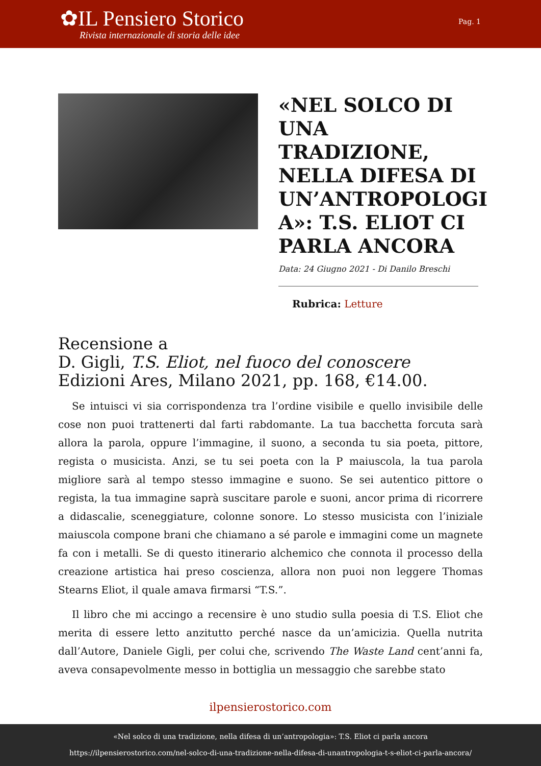✿IL Pensiero Storico
Rivista internazionale di storia delle idee
Pag. 1
«NEL SOLCO DI UNA TRADIZIONE, NELLA DIFESA DI UN’ANTROPOLOGI A»: T.S. ELIOT CI PARLA ANCORA
Data: 24 Giugno 2021 - Di Danilo Breschi
Rubrica: Letture
Recensione a
D. Gigli, T.S. Eliot, nel fuoco del conoscere
Edizioni Ares, Milano 2021, pp. 168, €14.00.
Se intuisci vi sia corrispondenza tra l’ordine visibile e quello invisibile delle cose non puoi trattenerti dal farti rabdomante. La tua bacchetta forcuta sarà allora la parola, oppure l’immagine, il suono, a seconda tu sia poeta, pittore, regista o musicista. Anzi, se tu sei poeta con la P maiuscola, la tua parola migliore sarà al tempo stesso immagine e suono. Se sei autentico pittore o regista, la tua immagine saprà suscitare parole e suoni, ancor prima di ricorrere a didascalie, sceneggiature, colonne sonore. Lo stesso musicista con l’iniziale maiuscola compone brani che chiamano a sé parole e immagini come un magnete fa con i metalli. Se di questo itinerario alchemico che connota il processo della creazione artistica hai preso coscienza, allora non puoi non leggere Thomas Stearns Eliot, il quale amava firmarsi “T.S.”.
Il libro che mi accingo a recensire è uno studio sulla poesia di T.S. Eliot che merita di essere letto anzitutto perché nasce da un’amicizia. Quella nutrita dall’Autore, Daniele Gigli, per colui che, scrivendo The Waste Land cent’anni fa, aveva consapevolmente messo in bottiglia un messaggio che sarebbe stato
ilpensierostorico.com
«Nel solco di una tradizione, nella difesa di un’antropologia»: T.S. Eliot ci parla ancora
https://ilpensierostorico.com/nel-solco-di-una-tradizione-nella-difesa-di-unantropologia-t-s-eliot-ci-parla-ancora/